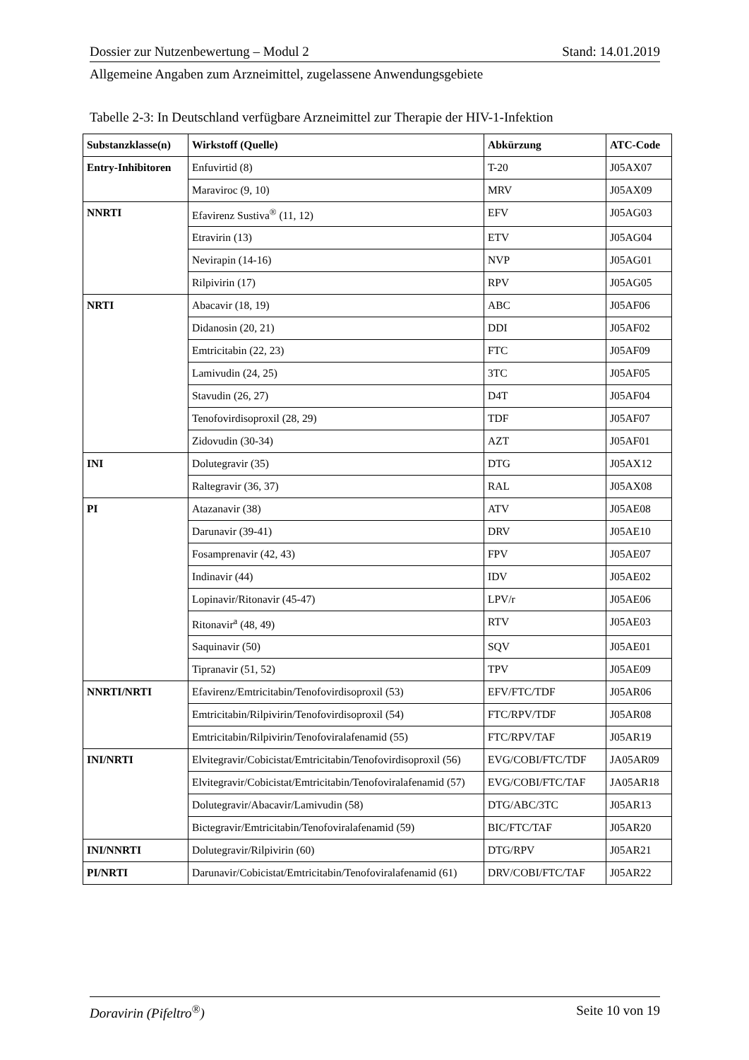Dossier zur Nutzenbewertung – Modul 2 Stand: 14.01.2019
Allgemeine Angaben zum Arzneimittel, zugelassene Anwendungsgebiete
Tabelle 2-3: In Deutschland verfügbare Arzneimittel zur Therapie der HIV-1-Infektion
| Substanzklasse(n) | Wirkstoff (Quelle) | Abkürzung | ATC-Code |
| --- | --- | --- | --- |
| Entry-Inhibitoren | Enfuvirtid (8) | T-20 | J05AX07 |
| | Maraviroc (9, 10) | MRV | J05AX09 |
| NNRTI | Efavirenz Sustiva<sup>®</sup> (11, 12) | EFV | J05AG03 |
| | Etravirin (13) | ETV | J05AG04 |
| | Nevirapin (14-16) | NVP | J05AG01 |
| | Rilpivirin (17) | RPV | J05AG05 |
| NRTI | Abacavir (18, 19) | ABC | J05AF06 |
| | Didanosin (20, 21) | DDI | J05AF02 |
| | Emtricitabin (22, 23) | FTC | J05AF09 |
| | Lamivudin (24, 25) | 3TC | J05AF05 |
| | Stavudin (26, 27) | D4T | J05AF04 |
| | Tenofovirdisoproxil (28, 29) | TDF | J05AF07 |
| | Zidovudin (30-34) | AZT | J05AF01 |
| INI | Dolutegravir (35) | DTG | J05AX12 |
| | Raltegravir (36, 37) | RAL | J05AX08 |
| PI | Atazanavir (38) | ATV | J05AE08 |
| | Darunavir (39-41) | DRV | J05AE10 |
| | Fosamprenavir (42, 43) | FPV | J05AE07 |
| | Indinavir (44) | IDV | J05AE02 |
| | Lopinavir/Ritonavir (45-47) | LPV/r | J05AE06 |
| | Ritonavir<sup>a</sup> (48, 49) | RTV | J05AE03 |
| | Saquinavir (50) | SQV | J05AE01 |
| | Tipranavir (51, 52) | TPV | J05AE09 |
| NNRTI/NRTI | Efavirenz/Emtricitabin/Tenofovirdisoproxil (53) | EFV/FTC/TDF | J05AR06 |
| | Emtricitabin/Rilpivirin/Tenofovirdisoproxil (54) | FTC/RPV/TDF | J05AR08 |
| | Emtricitabin/Rilpivirin/Tenofoviralafenamid (55) | FTC/RPV/TAF | J05AR19 |
| INI/NRTI | Elvitegravir/Cobicistat/Emtricitabin/Tenofovirdisoproxil (56) | EVG/COBI/FTC/TDF | JA05AR09 |
| | Elvitegravir/Cobicistat/Emtricitabin/Tenofoviralafenamid (57) | EVG/COBI/FTC/TAF | JA05AR18 |
| | Dolutegravir/Abacavir/Lamivudin (58) | DTG/ABC/3TC | J05AR13 |
| | Bictegravir/Emtricitabin/Tenofoviralafenamid (59) | BIC/FTC/TAF | J05AR20 |
| INI/NNRTI | Dolutegravir/Rilpivirin (60) | DTG/RPV | J05AR21 |
| PI/NRTI | Darunavir/Cobicistat/Emtricitabin/Tenofoviralafenamid (61) | DRV/COBI/FTC/TAF | J05AR22 |
Doravirin (Pifeltro<sup>®</sup>) Seite 10 von 19